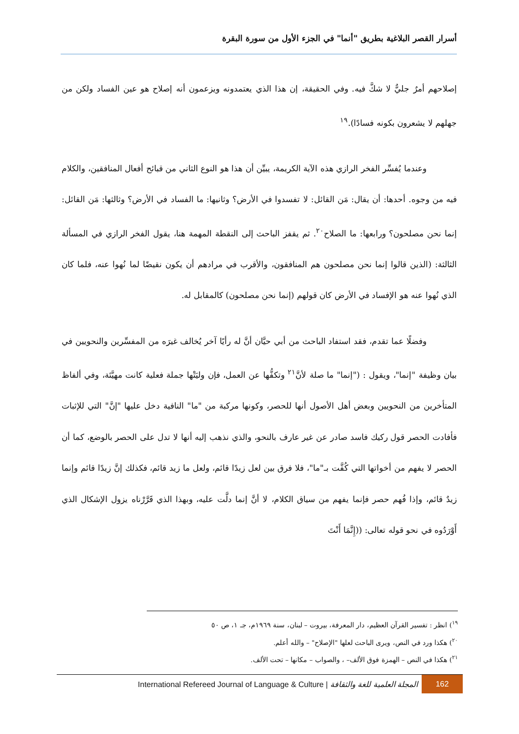أسرار القصر البلاغية بطريق "أنما" في الجزء الأول من سورة البقرة
إصلاحهم أمرٌ جليٌّ لا شكَّ فيه. وفي الحقيقة، إن هذا الذي يعتمدونه ويزعمون أنه إصلاح هو عين الفساد ولكن من جهلهم لا يشعرون بكونه فسادًا).<sup>١٩</sup>
وعندما يُفسِّر الفخر الرازي هذه الآية الكريمة، يبيِّن أن هذا هو النوع الثاني من قبائح أفعال المنافقين، والكلام فيه من وجوه. أحدها: أن يقال: مَن القائل: لا تفسدوا في الأرض؟ وثانيها: ما الفساد في الأرض؟ وثالثها: مَن القائل: إنما نحن مصلحون؟ ورابعها: ما الصلاح<sup>٢٠</sup>. ثم يقفز الباحث إلى النقطة المهمة هنا، يقول الفخر الرازي في المسألة الثالثة: (الذين قالوا إنما نحن مصلحون هم المنافقون، والأقرب في مرادهم أن يكون نقيضًا لما نُهوا عنه، فلما كان الذي نُهوا عنه هو الإفساد في الأرض كان قولهم (إنما نحن مصلحون) كالمقابل له.
وفضلًا عما تقدم، فقد استفاد الباحث من أبي حيَّان أنَّ له رأيًا آخر يُخالف غيرَه من المفسِّرين والنحويين في بيان وظيفة "إنما"، ويقول : ("إنما" ما صلة لأنَّ<sup>٢١</sup> وتكفُّها عن العمل، فإن وليَتْها جملة فعلية كانت مهيَّئة، وفي ألفاظ المتأخرين من النحويين وبعض أهل الأصول أنها للحصر، وكونها مركبة من "ما" النافية دخل عليها "إنَّ" التي للإثبات فأفادت الحصر قول ركيك فاسد صادر عن غير عارف بالنحو، والذي نذهب إليه أنها لا تدل على الحصر بالوضع، كما أن الحصر لا يفهم من أخواتها التي كُفَّت بـ"ما"، فلا فرق بين لعل زيدًا قائم، ولعل ما زيد قائم، فكذلك إنَّ زيدًا قائم وإنما زيدٌ قائم، وإذا فُهم حصر فإنما يفهم من سياق الكلام، لا أنَّ إنما دلَّت عليه، وبهذا الذي قَرَّرْناه يزول الإشكال الذي أَوْرَدُوه في نحو قوله تعالى: ((إِنَّمَا أَنْتَ
<sup>١٩</sup>) انظر : تفسير القرآن العظيم، دار المعرفة، بيروت – لبنان، سنة ١٩٦٩م، جـ ١، ص ٥٠
<sup>٢٠</sup>) هكذا ورد في النص، ويرى الباحث لعلها "الإصلاح" – والله أعلم.
<sup>٢١</sup>) هكذا في النص – الهمزة فوق الألف– ، والصواب – مكانها – تحت الألف.
International Refereed Journal of Language & Culture | المجلة العلمية للغة والثقافة 162